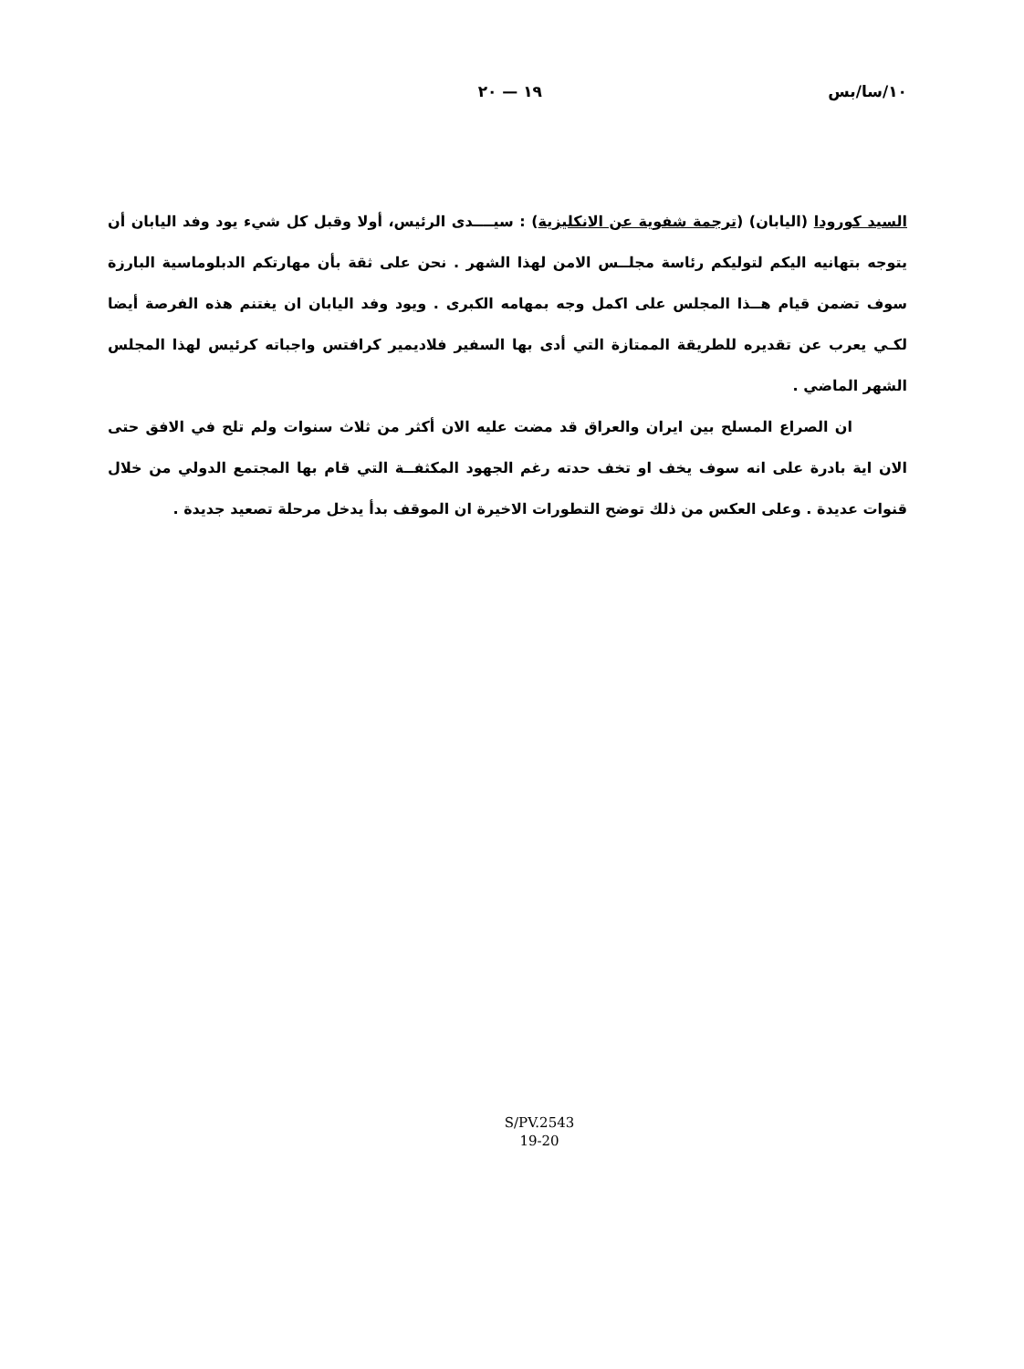١٠/سا/بس ١٩ — ٢٠
السيد كورودا (اليابان) (ترجمة شفوية عن الانكليزية) : سيــــدى الرئيس، أولا وقبل كل شيء يود وفد اليابان أن يتوجه بتهانيه اليكم لتوليكم رئاسة مجلــس الامن لهذا الشهر . نحن على ثقة بأن مهارتكم الدبلوماسية البارزة سوف تضمن قيام هــذا المجلس على اكمل وجه بمهامه الكبرى . ويود وفد اليابان ان يغتنم هذه الفرصة أيضا لكـي يعرب عن تقديره للطريقة الممتازة التي أدى بها السفير فلاديمير كرافتس واجباته كرئيس لهذا المجلس الشهر الماضي .
ان الصراع المسلح بين ايران والعراق قد مضت عليه الان أكثر من ثلاث سنوات ولم تلح في الافق حتى الان اية بادرة على انه سوف يخف او تخف حدته رغم الجهود المكثفــة التي قام بها المجتمع الدولي من خلال قنوات عديدة . وعلى العكس من ذلك توضح التطورات الاخيرة ان الموقف بدأ يدخل مرحلة تصعيد جديدة .
S/PV.2543
19-20